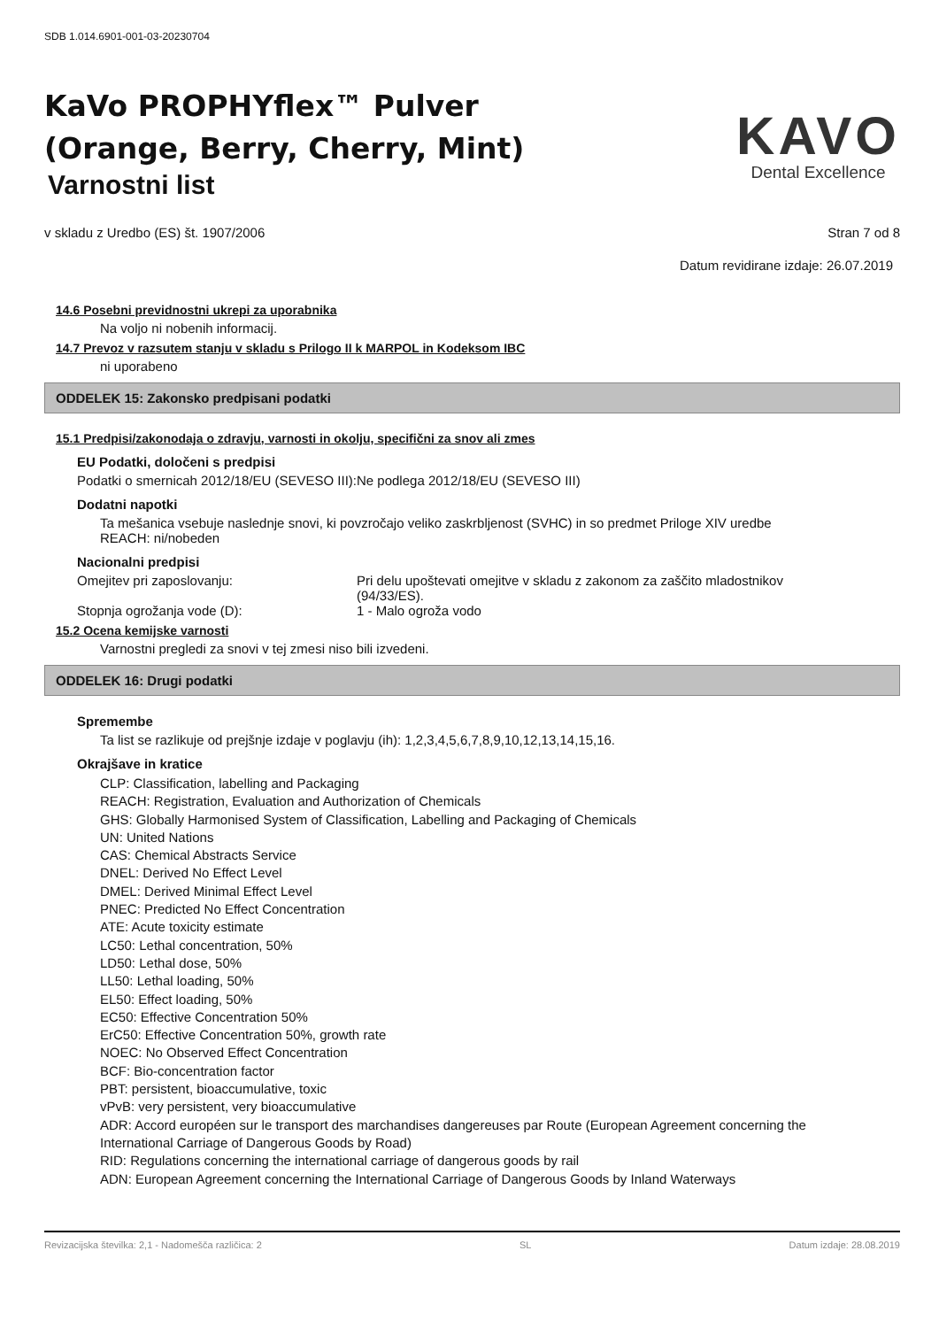SDB 1.014.6901-001-03-20230704
KaVo PROPHYflex™ Pulver
(Orange, Berry, Cherry, Mint)
Varnostni list
KAVO
Dental Excellence
v skladu z Uredbo (ES) št. 1907/2006 Stran 7 od 8
Datum revidirane izdaje: 26.07.2019
14.6 Posebni previdnostni ukrepi za uporabnika
Na voljo ni nobenih informacij.
14.7 Prevoz v razsutem stanju v skladu s Prilogo II k MARPOL in Kodeksom IBC
ni uporabeno
ODDELEK 15: Zakonsko predpisani podatki
15.1 Predpisi/zakonodaja o zdravju, varnosti in okolju, specifični za snov ali zmes
EU Podatki, določeni s predpisi
Podatki o smernicah 2012/18/EU (SEVESO III):
Ne podlega 2012/18/EU (SEVESO III)
Dodatni napotki
Ta mešanica vsebuje naslednje snovi, ki povzročajo veliko zaskrbljenost (SVHC) in so predmet Priloge XIV uredbe REACH: ni/nobeden
Nacionalni predpisi
Omejitev pri zaposlovanju: Pri delu upoštevati omejitve v skladu z zakonom za zaščito mladostnikov (94/33/ES).
Stopnja ogrožanja vode (D): 1 - Malo ogroža vodo
15.2 Ocena kemijske varnosti
Varnostni pregledi za snovi v tej zmesi niso bili izvedeni.
ODDELEK 16: Drugi podatki
Spremembe
Ta list se razlikuje od prejšnje izdaje v poglavju (ih): 1,2,3,4,5,6,7,8,9,10,12,13,14,15,16.
Okrajšave in kratice
CLP: Classification, labelling and Packaging
REACH: Registration, Evaluation and Authorization of Chemicals
GHS: Globally Harmonised System of Classification, Labelling and Packaging of Chemicals
UN: United Nations
CAS: Chemical Abstracts Service
DNEL: Derived No Effect Level
DMEL: Derived Minimal Effect Level
PNEC: Predicted No Effect Concentration
ATE: Acute toxicity estimate
LC50: Lethal concentration, 50%
LD50: Lethal dose, 50%
LL50: Lethal loading, 50%
EL50: Effect loading, 50%
EC50: Effective Concentration 50%
ErC50: Effective Concentration 50%, growth rate
NOEC: No Observed Effect Concentration
BCF: Bio-concentration factor
PBT: persistent, bioaccumulative, toxic
vPvB: very persistent, very bioaccumulative
ADR: Accord européen sur le transport des marchandises dangereuses par Route (European Agreement concerning the International Carriage of Dangerous Goods by Road)
RID: Regulations concerning the international carriage of dangerous goods by rail
ADN: European Agreement concerning the International Carriage of Dangerous Goods by Inland Waterways
Revizacijska številka: 2,1 - Nadomešča različica: 2 SL Datum izdaje: 28.08.2019